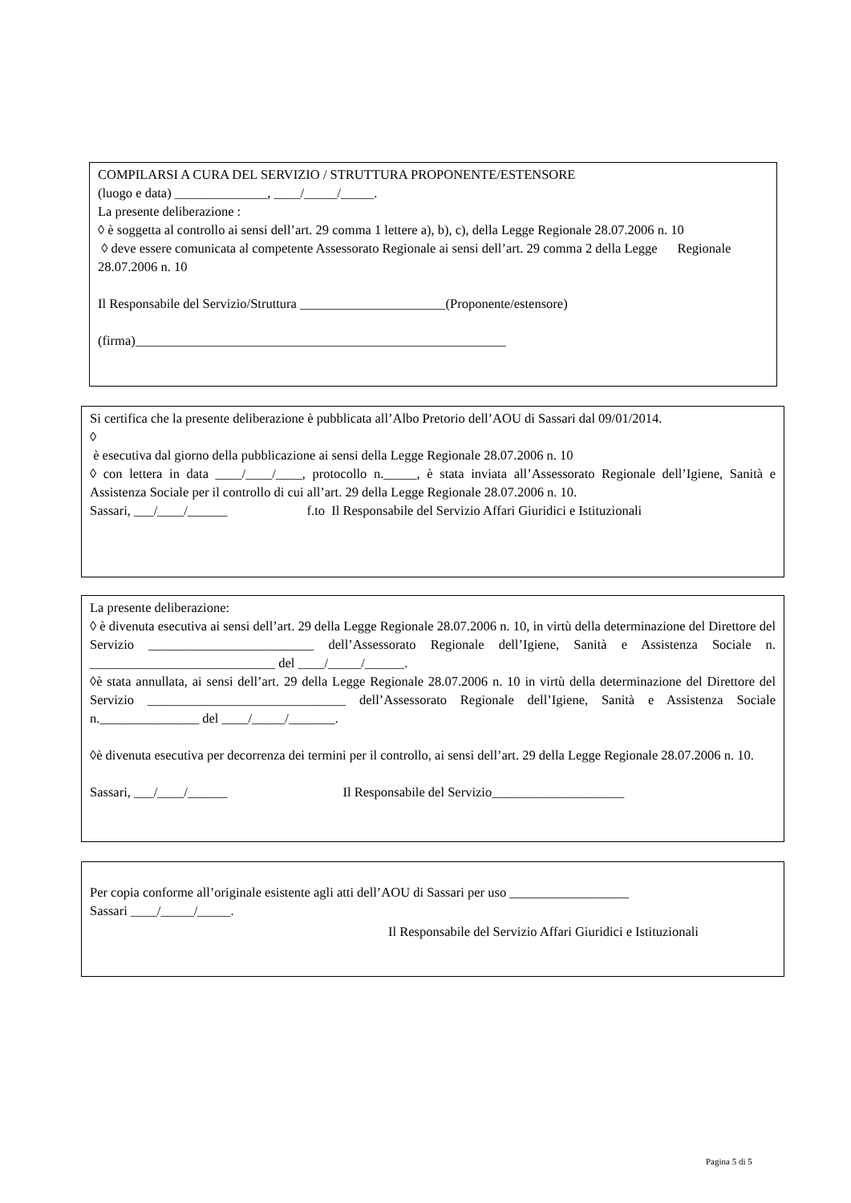COMPILARSI A CURA DEL SERVIZIO / STRUTTURA PROPONENTE/ESTENSORE
(luogo e data) ______________, ____/_____/_____.
La presente deliberazione :
◊ è soggetta al controllo ai sensi dell’art. 29 comma 1 lettere a), b), c), della Legge Regionale 28.07.2006 n. 10
◊ deve essere comunicata al competente Assessorato Regionale ai sensi dell’art. 29 comma 2 della Legge Regionale 28.07.2006 n. 10
Il Responsabile del Servizio/Struttura ______________________(Proponente/estensore)
(firma)________________________________________________________
Si certifica che la presente deliberazione è pubblicata all’Albo Pretorio dell’AOU di Sassari dal 09/01/2014.
◊
è esecutiva dal giorno della pubblicazione ai sensi della Legge Regionale 28.07.2006 n. 10
◊ con lettera in data ____/____/____, protocollo n._____, è stata inviata all’Assessorato Regionale dell’Igiene, Sanità e Assistenza Sociale per il controllo di cui all’art. 29 della Legge Regionale 28.07.2006 n. 10.
Sassari, ___/____/______ f.to Il Responsabile del Servizio Affari Giuridici e Istituzionali
La presente deliberazione:
◊ è divenuta esecutiva ai sensi dell’art. 29 della Legge Regionale 28.07.2006 n. 10, in virtù della determinazione del Direttore del Servizio _________________________ dell’Assessorato Regionale dell’Igiene, Sanità e Assistenza Sociale n. ____________________________ del ____/_____/______.
◊è stata annullata, ai sensi dell’art. 29 della Legge Regionale 28.07.2006 n. 10 in virtù della determinazione del Direttore del Servizio ______________________________ dell’Assessorato Regionale dell’Igiene, Sanità e Assistenza Sociale n._______________ del ____/_____/_______.
◊è divenuta esecutiva per decorrenza dei termini per il controllo, ai sensi dell’art. 29 della Legge Regionale 28.07.2006 n. 10.
Sassari, ___/____/______ Il Responsabile del Servizio____________________
Per copia conforme all’originale esistente agli atti dell’AOU di Sassari per uso __________________
Sassari ____/_____/_____.
Il Responsabile del Servizio Affari Giuridici e Istituzionali
Pagina 5 di 5